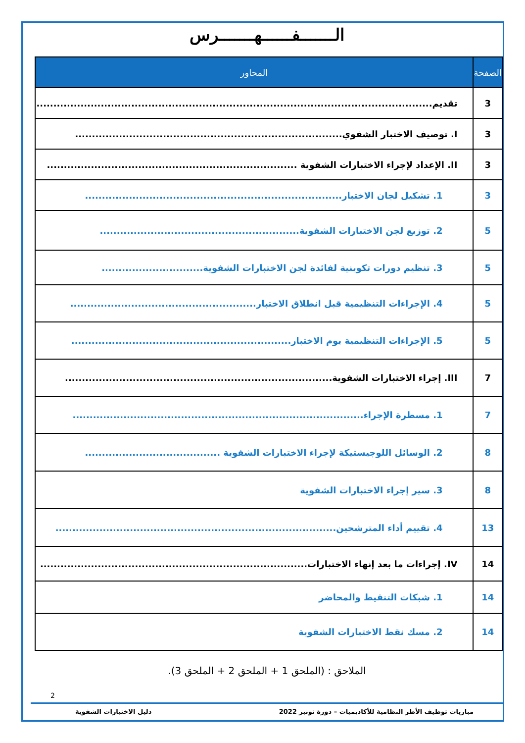الـــــــفــــــهـــــــرس
| الصفحة | المحاور |
| --- | --- |
| 3 | تقديم..................................................................................................................... |
| 3 | I. توصيف الاختبار الشفوي............................................................................... |
| 3 | II. الإعداد لإجراء الاختبارات الشفوية .......................................................................... |
| 3 | 1. تشكيل لجان الاختبار............................................................................ |
| 5 | 2. توزيع لجن الاختبارات الشفوية........................................................... |
| 5 | 3. تنظيم دورات تكوينية لفائدة لجن الاختبارات الشفوية.............................. |
| 5 | 4. الإجراءات التنظيمية قبل انطلاق الاختبار....................................................... |
| 5 | 5. الإجراءات التنظيمية يوم الاختبار................................................................. |
| 7 | III. إجراء الاختبارات الشفوية............................................................................... |
| 7 | 1. مسطرة الإجراء...................................................................................... |
| 8 | 2. الوسائل اللوجيستيكة لإجراء الاختبارات الشفوية ........................................ |
| 8 | 3. سير إجراء الاختبارات الشفوية |
| 13 | 4. تقييم أداء المترشحين................................................................................... |
| 14 | IV. إجراءات ما بعد إنهاء الاختبارات............................................................................... |
| 14 | 1. شبكات التنقيط والمحاضر |
| 14 | 2. مسك نقط الاختبارات الشفوية |
الملاحق : (الملحق 1 + الملحق 2 + الملحق 3).
2
مباريات توظيف الأطر النظامية للأكاديميات – دورة نونبر 2022 دليل الاختبارات الشفوية